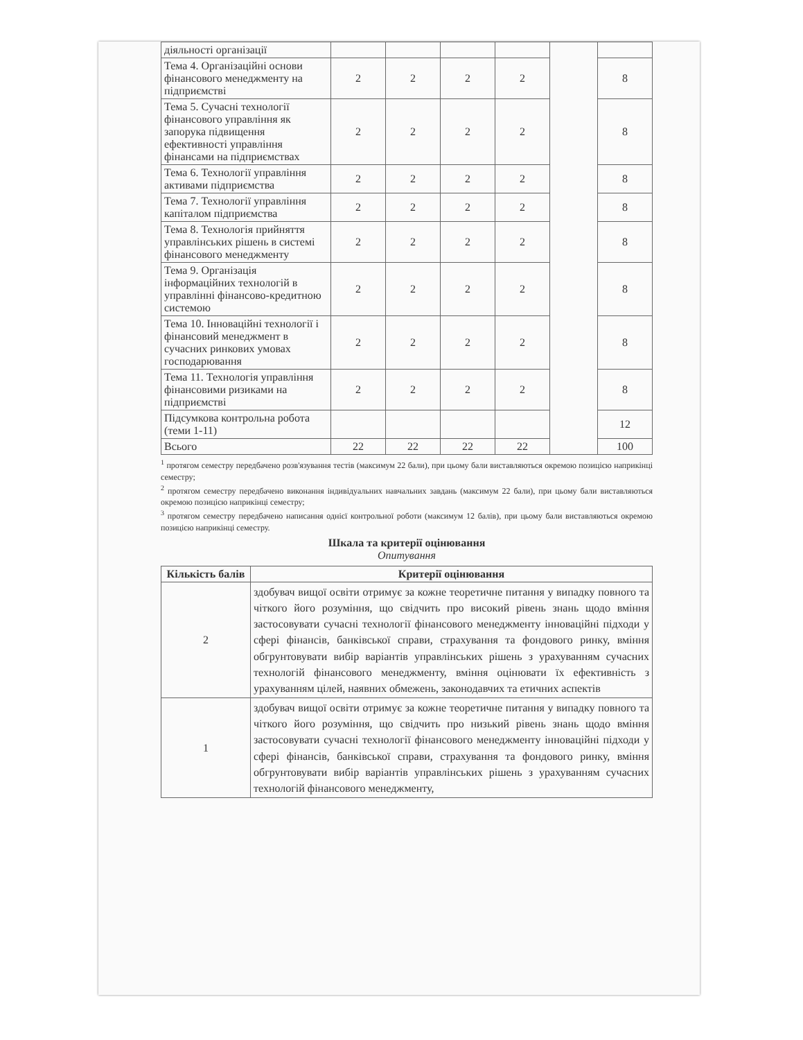| діяльності організації | | | | | | |
| Тема 4. Організаційні основи фінансового менеджменту на підприємстві | 2 | 2 | 2 | 2 | | 8 |
| Тема 5. Сучасні технології фінансового управління як запорука підвищення ефективності управління фінансами на підприємствах | 2 | 2 | 2 | 2 | | 8 |
| Тема 6. Технології управління активами підприємства | 2 | 2 | 2 | 2 | | 8 |
| Тема 7. Технології управління капіталом підприємства | 2 | 2 | 2 | 2 | | 8 |
| Тема 8. Технологія прийняття управлінських рішень в системі фінансового менеджменту | 2 | 2 | 2 | 2 | | 8 |
| Тема 9. Організація інформаційних технологій в управлінні фінансово-кредитною системою | 2 | 2 | 2 | 2 | | 8 |
| Тема 10. Інноваційні технології і фінансовий менеджмент в сучасних ринкових умовах господарювання | 2 | 2 | 2 | 2 | | 8 |
| Тема 11. Технологія управління фінансовими ризиками на підприємстві | 2 | 2 | 2 | 2 | | 8 |
| Підсумкова контрольна робота (теми 1-11) | | | | | | 12 |
| Всього | 22 | 22 | 22 | 22 | | 100 |
<sup>1</sup> протягом семестру передбачено розв'язування тестів (максимум 22 бали), при цьому бали виставляються окремою позицією наприкінці семестру;
<sup>2</sup> протягом семестру передбачено виконання індивідуальних навчальних завдань (максимум 22 бали), при цьому бали виставляються окремою позицією наприкінці семестру;
<sup>3</sup> протягом семестру передбачено написання однієї контрольної роботи (максимум 12 балів), при цьому бали виставляються окремою позицією наприкінці семестру.
Шкала та критерії оцінювання
Опитування
| Кількість балів | Критерії оцінювання |
| --- | --- |
| 2 | здобувач вищої освіти отримує за кожне теоретичне питання у випадку повного та чіткого його розуміння, що свідчить про високий рівень знань щодо вміння застосовувати сучасні технології фінансового менеджменту інноваційні підходи у сфері фінансів, банківської справи, страхування та фондового ринку, вміння обгрунтовувати вибір варіантів управлінських рішень з урахуванням сучасних технологій фінансового менеджменту, вміння оцінювати їх ефективність з урахуванням цілей, наявних обмежень, законодавчих та етичних аспектів |
| 1 | здобувач вищої освіти отримує за кожне теоретичне питання у випадку повного та чіткого його розуміння, що свідчить про низький рівень знань щодо вміння застосовувати сучасні технології фінансового менеджменту інноваційні підходи у сфері фінансів, банківської справи, страхування та фондового ринку, вміння обгрунтовувати вибір варіантів управлінських рішень з урахуванням сучасних технологій фінансового менеджменту, |